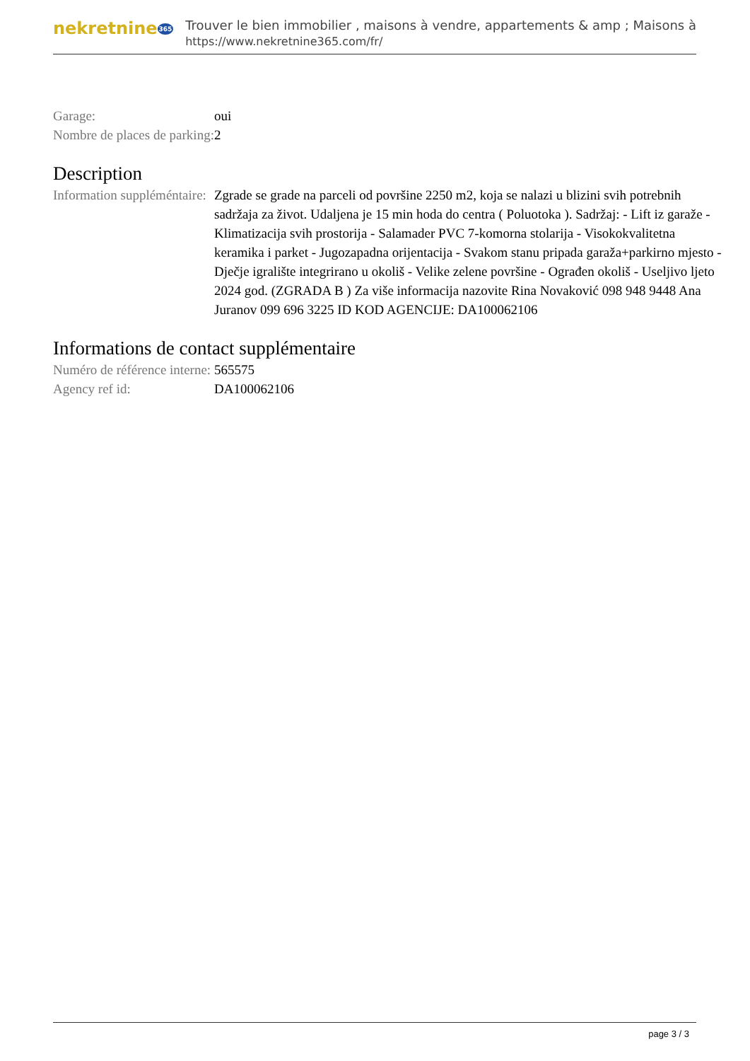nekretnine365
Trouver le bien immobilier , maisons à vendre, appartements & amp ; Maisons à
https://www.nekretnine365.com/fr/
| Garage: | oui |
| Nombre de places de parking: | 2 |
Description
| Information suppléméntaire: | Zgrade se grade na parceli od površine 2250 m2, koja se nalazi u blizini svih potrebnih sadržaja za život. Udaljena je 15 min hoda do centra ( Poluotoka ). Sadržaj: - Lift iz garaže - Klimatizacija svih prostorija - Salamader PVC 7-komorna stolarija - Visokokvalitetna keramika i parket - Jugozapadna orijentacija - Svakom stanu pripada garaža+parkirno mjesto - Dječje igralište integrirano u okoliš - Velike zelene površine - Ograđen okoliš - Useljivo ljeto 2024 god. (ZGRADA B ) Za više informacija nazovite Rina Novaković 098 948 9448 Ana Juranov 099 696 3225 ID KOD AGENCIJE: DA100062106 |
Informations de contact supplémentaire
| Numéro de référence interne: | 565575 |
| Agency ref id: | DA100062106 |
page 3 / 3